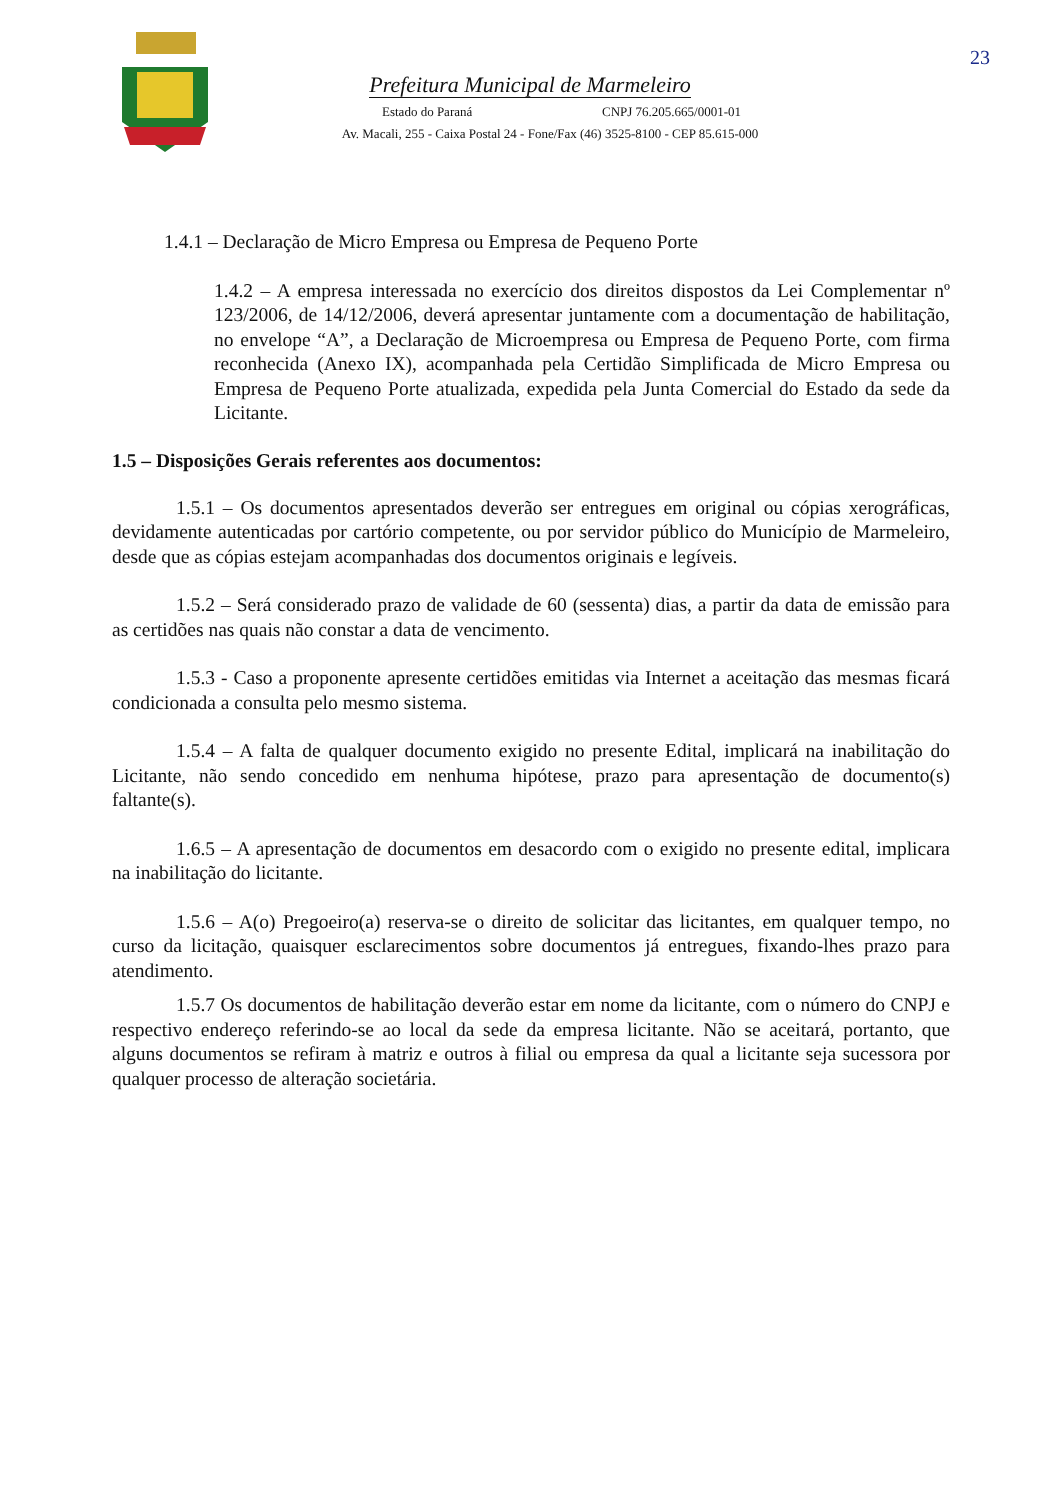23
Prefeitura Municipal de Marmeleiro
Estado do Paraná CNPJ 76.205.665/0001-01
Av. Macali, 255 - Caixa Postal 24 - Fone/Fax (46) 3525-8100 - CEP 85.615-000
1.4.1 – Declaração de Micro Empresa ou Empresa de Pequeno Porte
1.4.2 – A empresa interessada no exercício dos direitos dispostos da Lei Complementar nº 123/2006, de 14/12/2006, deverá apresentar juntamente com a documentação de habilitação, no envelope “A”, a Declaração de Microempresa ou Empresa de Pequeno Porte, com firma reconhecida (Anexo IX), acompanhada pela Certidão Simplificada de Micro Empresa ou Empresa de Pequeno Porte atualizada, expedida pela Junta Comercial do Estado da sede da Licitante.
1.5 – Disposições Gerais referentes aos documentos:
1.5.1 – Os documentos apresentados deverão ser entregues em original ou cópias xerográficas, devidamente autenticadas por cartório competente, ou por servidor público do Município de Marmeleiro, desde que as cópias estejam acompanhadas dos documentos originais e legíveis.
1.5.2 – Será considerado prazo de validade de 60 (sessenta) dias, a partir da data de emissão para as certidões nas quais não constar a data de vencimento.
1.5.3 - Caso a proponente apresente certidões emitidas via Internet a aceitação das mesmas ficará condicionada a consulta pelo mesmo sistema.
1.5.4 – A falta de qualquer documento exigido no presente Edital, implicará na inabilitação do Licitante, não sendo concedido em nenhuma hipótese, prazo para apresentação de documento(s) faltante(s).
1.6.5 – A apresentação de documentos em desacordo com o exigido no presente edital, implicara na inabilitação do licitante.
1.5.6 – A(o) Pregoeiro(a) reserva-se o direito de solicitar das licitantes, em qualquer tempo, no curso da licitação, quaisquer esclarecimentos sobre documentos já entregues, fixando-lhes prazo para atendimento.
1.5.7 Os documentos de habilitação deverão estar em nome da licitante, com o número do CNPJ e respectivo endereço referindo-se ao local da sede da empresa licitante. Não se aceitará, portanto, que alguns documentos se refiram à matriz e outros à filial ou empresa da qual a licitante seja sucessora por qualquer processo de alteração societária.